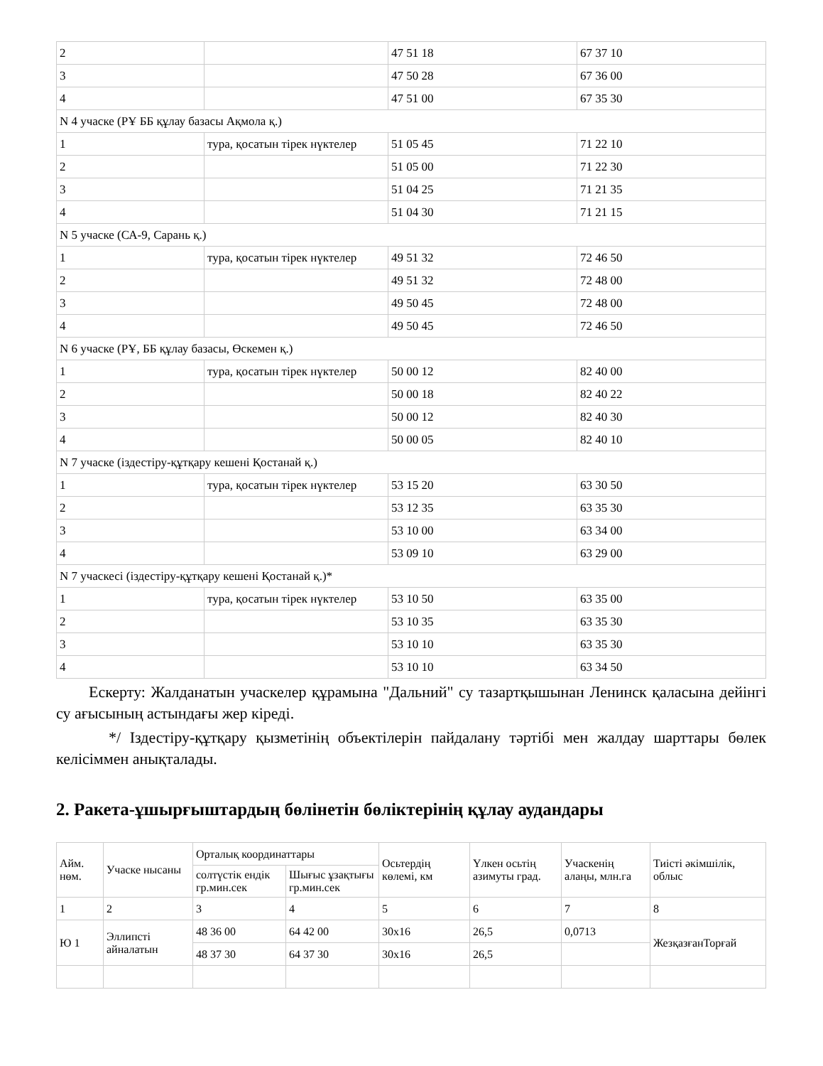| 2 | | 47 51 18 | 67 37 10 |
| 3 | | 47 50 28 | 67 36 00 |
| 4 | | 47 51 00 | 67 35 30 |
| N 4 учаске (РҰ ББ құлау базасы Ақмола қ.) | | | |
| 1 | тура, қосатын тірек нүктелер | 51 05 45 | 71 22 10 |
| 2 | | 51 05 00 | 71 22 30 |
| 3 | | 51 04 25 | 71 21 35 |
| 4 | | 51 04 30 | 71 21 15 |
| N 5 учаске (СА-9, Сарань қ.) | | | |
| 1 | тура, қосатын тірек нүктелер | 49 51 32 | 72 46 50 |
| 2 | | 49 51 32 | 72 48 00 |
| 3 | | 49 50 45 | 72 48 00 |
| 4 | | 49 50 45 | 72 46 50 |
| N 6 учаске (РҰ, ББ құлау базасы, Өскемен қ.) | | | |
| 1 | тура, қосатын тірек нүктелер | 50 00 12 | 82 40 00 |
| 2 | | 50 00 18 | 82 40 22 |
| 3 | | 50 00 12 | 82 40 30 |
| 4 | | 50 00 05 | 82 40 10 |
| N 7 учаске (іздестіру-құтқару кешені Қостанай қ.) | | | |
| 1 | тура, қосатын тірек нүктелер | 53 15 20 | 63 30 50 |
| 2 | | 53 12 35 | 63 35 30 |
| 3 | | 53 10 00 | 63 34 00 |
| 4 | | 53 09 10 | 63 29 00 |
| N 7 учаскесі (іздестіру-құтқару кешені Қостанай қ.)* | | | |
| 1 | тура, қосатын тірек нүктелер | 53 10 50 | 63 35 00 |
| 2 | | 53 10 35 | 63 35 30 |
| 3 | | 53 10 10 | 63 35 30 |
| 4 | | 53 10 10 | 63 34 50 |
Ескерту: Жалданатын учаскелер құрамына "Дальний" су тазартқышынан Ленинск қаласына дейінгі су ағысының астындағы жер кіреді.
*/ Іздестіру-құтқару қызметінің объектілерін пайдалану тәртібі мен жалдау шарттары бөлек келісіммен анықталады.
2. Ракета-ұшырғыштардың бөлінетін бөліктерінің құлау аудандары
| Айм. нөм. | Учаске нысаны | Орталық координаттары | | Осьтердің көлемі, км | Үлкен осьтің азимуты град. | Учаскенің алаңы, млн.га | Тиісті әкімшілік, облыс |
| --- | --- | --- | --- | --- | --- | --- | --- |
| | | солтүстік ендік гр.мин.сек | Шығыс ұзақтығы гр.мин.сек | | | | |
| 1 | 2 | 3 | 4 | 5 | 6 | 7 | 8 |
| Ю 1 | Эллипсті айналатын | 48 36 00 | 64 42 00 | 30х16 | 26,5 | 0,0713 | ЖезқазғанТорғай |
| | | 48 37 30 | 64 37 30 | 30х16 | 26,5 | | |